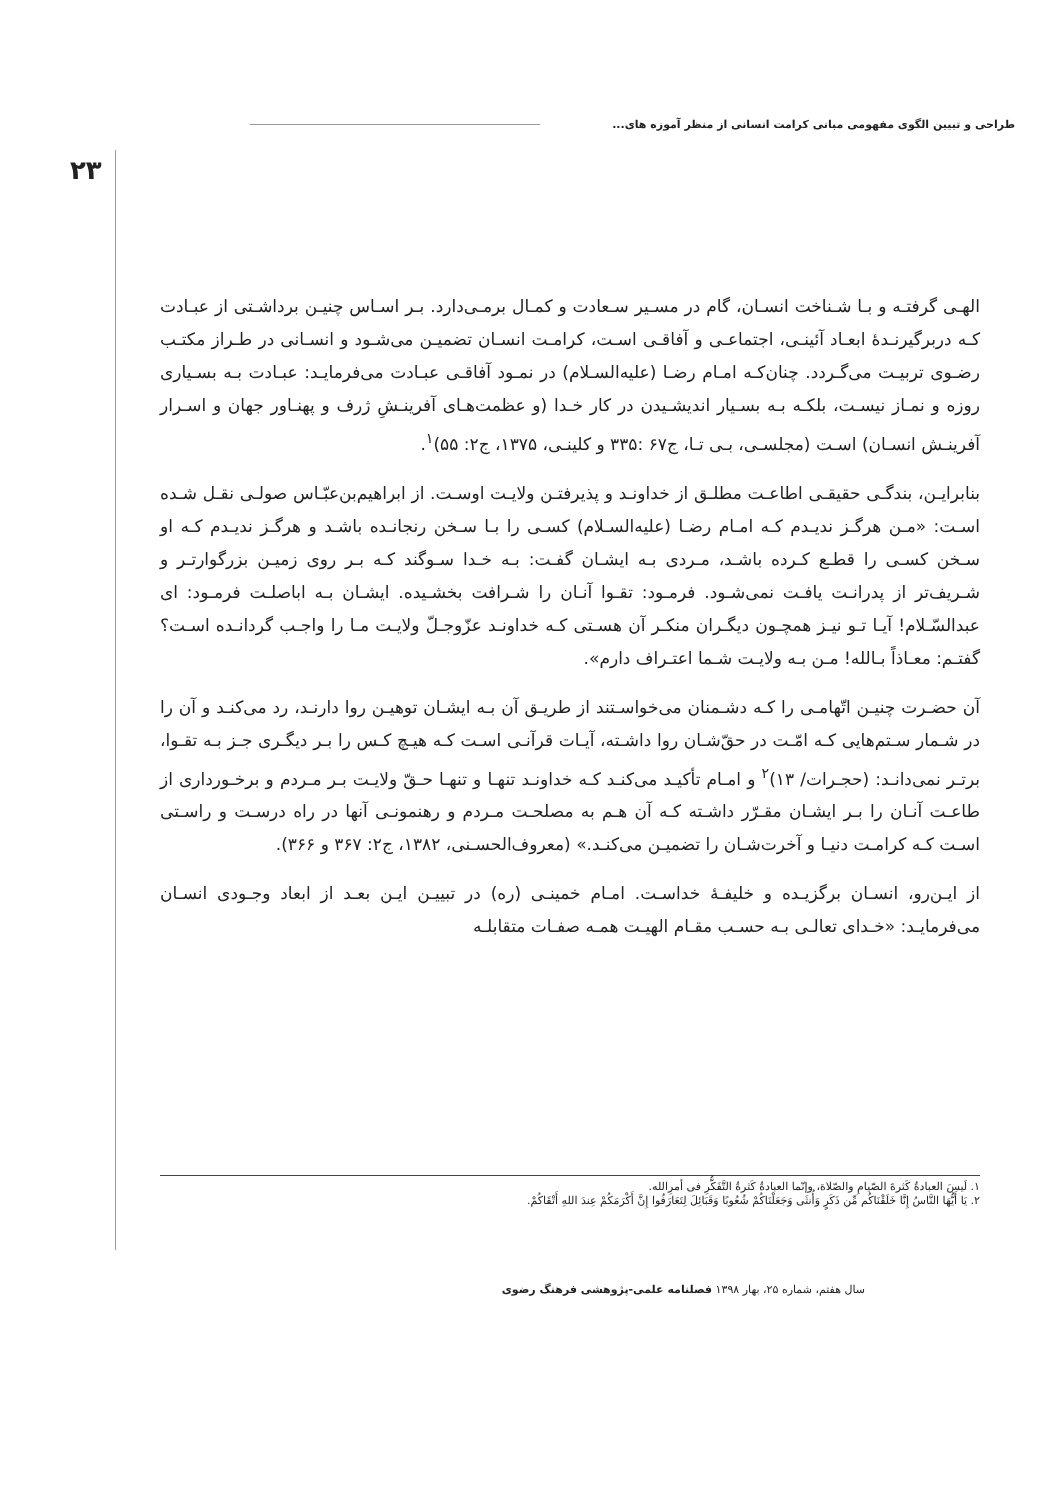طراحی و تبیین الگوی مفهومی مبانی کرامت انسانی از منظر آموزه های...
۲۳
الهـی گرفتـه و بـا شـناخت انسـان، گام در مسـیر سـعادت و کمـال برمـی‌دارد. بـر اسـاس چنیـن برداشـتی از عبـادت کـه دربرگیرنـدۀ ابعـاد آئینـی، اجتماعـی و آفاقـی اسـت، کرامـت انسـان تضمیـن می‌شـود و انسـانی در طـراز مکتـب رضـوی تربیـت می‌گـردد. چنان‌کـه امـام رضـا (علیه‌السـلام) در نمـود آفاقـی عبـادت می‌فرمایـد: عبـادت بـه بسـیاری روزه و نمـاز نیسـت، بلکـه بـه بسـیار اندیشـیدن در کار خـدا (و عظمت‌هـای آفرینـشِ ژرف و پهنـاور جهان و اسـرار آفرینـش انسـان) اسـت (مجلسـی، بـی تـا، ج۶۷ :۳۳۵ و کلینـی، ۱۳۷۵، ج۲: ۵۵)<sup>۱</sup>.
بنابرایـن، بندگـی حقیقـی اطاعـت مطلـق از خداونـد و پذیرفتـن ولایـت اوسـت. از ابراهیم‌بن‌عبّـاس صولـی نقـل شـده اسـت: «مـن هرگـز ندیـدم کـه امـام رضـا (علیه‌السـلام) کسـی را بـا سـخن رنجانـده باشـد و هرگـز ندیـدم کـه او سـخن کسـی را قطـع کـرده باشـد، مـردی بـه ایشـان گفـت: بـه خـدا سـوگند کـه بـر روی زمیـن بزرگوارتـر و شـریف‌تر از پدرانـت یافـت نمی‌شـود. فرمـود: تقـوا آنـان را شـرافت بخشـیده. ایشـان بـه اباصلـت فرمـود: ای عبدالسّـلام! آیـا تـو نیـز همچـون دیگـران منکـر آن هسـتی کـه خداونـد عزّوجـلّ ولایـت مـا را واجـب گردانـده اسـت؟ گفتـم: معـاذاً بـالله! مـن بـه ولایـت شـما اعتـراف دارم».
آن حضـرت چنیـن اتّهامـی را کـه دشـمنان می‌خواسـتند از طریـق آن بـه ایشـان توهیـن روا دارنـد، رد می‌کنـد و آن را در شـمار سـتم‌هایی کـه امّـت در حقّ‌شـان روا داشـته، آیـات قرآنـی اسـت کـه هیـچ کـس را بـر دیگـری جـز بـه تقـوا، برتـر نمی‌دانـد: (حجـرات/ ۱۳)<sup>۲</sup> و امـام تأکیـد می‌کنـد کـه خداونـد تنهـا و تنهـا حـقّ ولایـت بـر مـردم و برخـورداری از طاعـت آنـان را بـر ایشـان مقـرّر داشـته کـه آن هـم به مصلحـت مـردم و رهنمونـی آنها در راه درسـت و راسـتی اسـت کـه کرامـت دنیـا و آخرت‌شـان را تضمیـن می‌کنـد.» (معروف‌الحسـنی، ۱۳۸۲، ج۲: ۳۶۷ و ۳۶۶).
از ایـن‌رو، انسـان برگزیـده و خلیفـۀ خداسـت. امـام خمینـی (ره) در تبییـن ایـن بعـد از ابعاد وجـودی انسـان می‌فرمایـد: «خـدای تعالـی بـه حسـب مقـام الهیـت همـه صفـات متقابلـه
۱. لَیسَ العبادةُ کَثرةَ الصّیامِ والصّلاة، وإنّما العبادةُ کَثرةُ التَّفَکُّرِ فی أمرِالله.
۲. یَا أَیُّهَا النَّاسُ إِنَّا خَلَقْنَاکُم مِّن ذَکَرٍ وَأُنثَى وَجَعَلْنَاکُمْ شُعُوبًا وَقَبَائِلَ لِتَعَارَفُوا إِنَّ أَکْرَمَکُمْ عِندَ اللهِ أَتْقَاکُمْ.
سال هفتم، شماره ۲۵، بهار ۱۳۹۸ فصلنامه علمی-پژوهشی فرهنگ رضوی